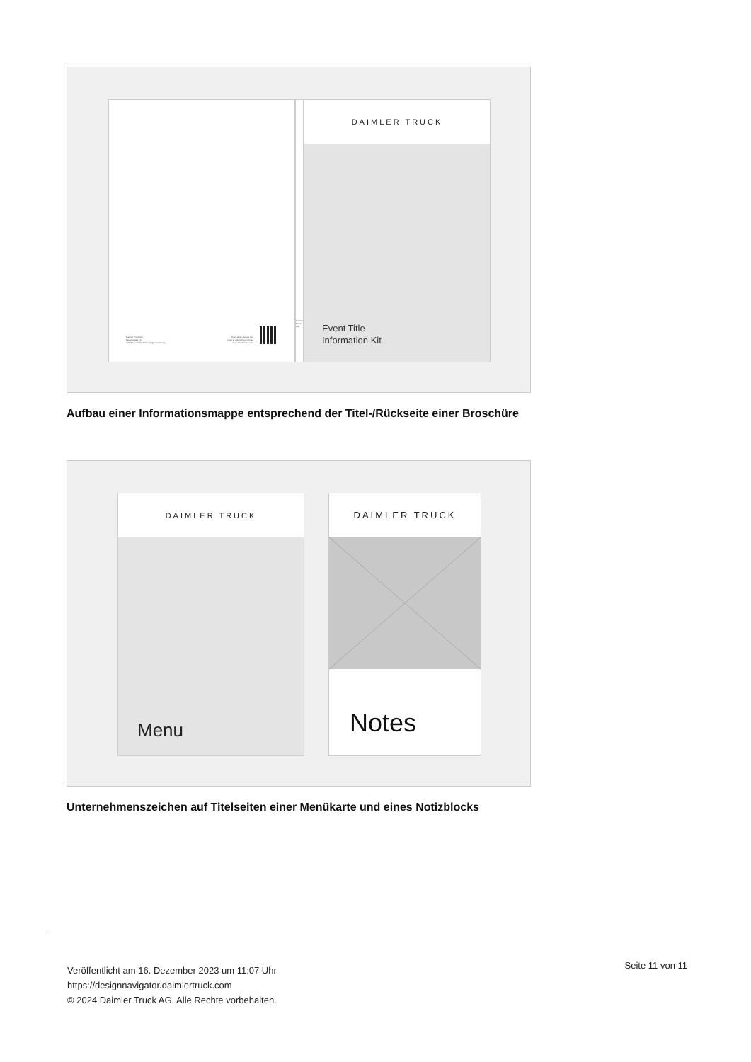Daimler Truck AG
Fasanenweg 10
70771 Leinfelden-Echterdingen, Germany
Diam aliqui bla faci tem
invero et adignibh ex consed
www.daimlertruck.com
Daimler Truck AG
DAIMLER TRUCK
Event Title
Information Kit
Aufbau einer Informationsmappe entsprechend der Titel-/Rückseite einer Broschüre
DAIMLER TRUCK
Menu
DAIMLER TRUCK
Notes
Unternehmenszeichen auf Titelseiten einer Menükarte und eines Notizblocks
Veröffentlicht am 16. Dezember 2023 um 11:07 Uhr
https://designnavigator.daimlertruck.com
© 2024 Daimler Truck AG. Alle Rechte vorbehalten.
Seite 11 von 11